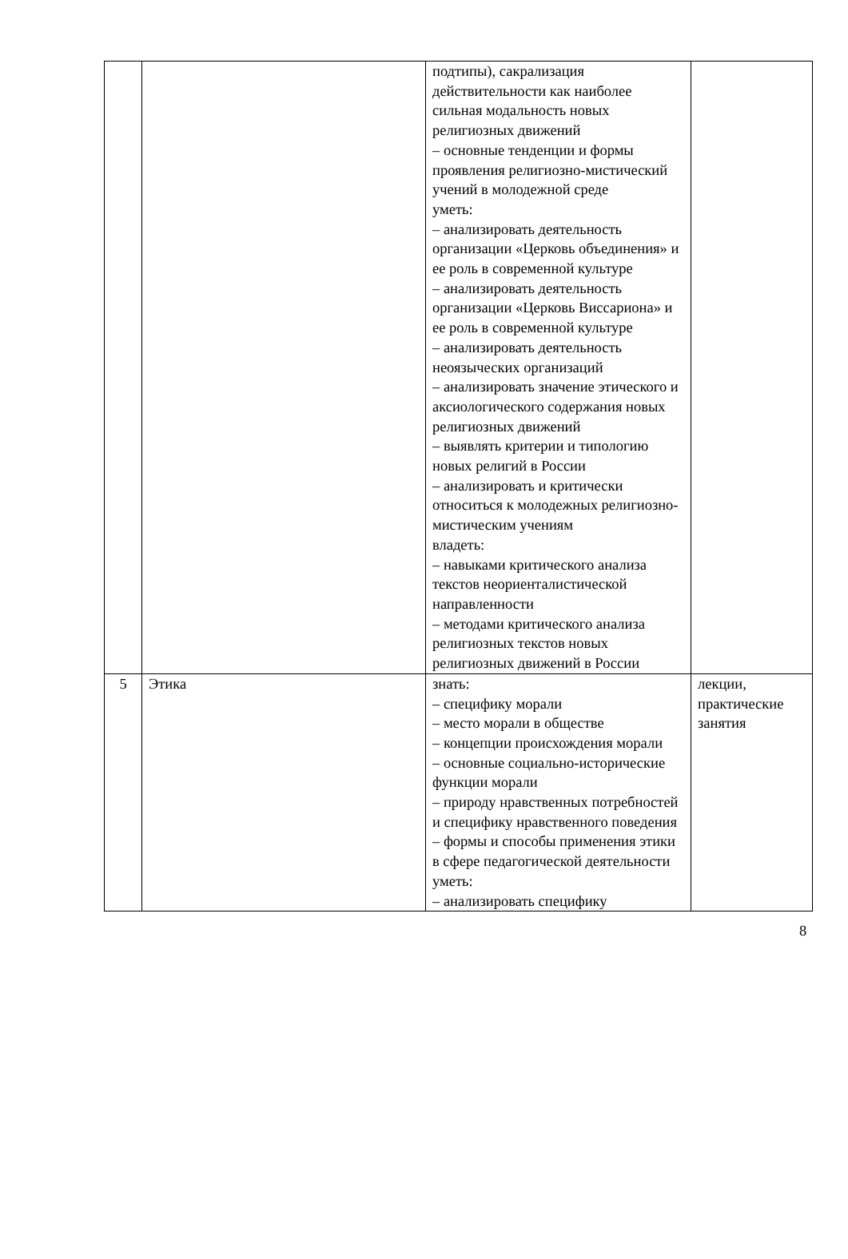| | | подтипы), сакрализация действительности как наиболее сильная модальность новых религиозных движений – основные тенденции и формы проявления религиозно-мистический учений в молодежной среде уметь: – анализировать деятельность организации «Церковь объединения» и ее роль в современной культуре – анализировать деятельность организации «Церковь Виссариона» и ее роль в современной культуре – анализировать деятельность неоязыческих организаций – анализировать значение этического и аксиологического содержания новых религиозных движений – выявлять критерии и типологию новых религий в России – анализировать и критически относиться к молодежных религиозно-мистическим учениям владеть: – навыками критического анализа текстов неориенталистической направленности – методами критического анализа религиозных текстов новых религиозных движений в России | |
| 5 | Этика | знать: – специфику морали – место морали в обществе – концепции происхождения морали – основные социально-исторические функции морали – природу нравственных потребностей и специфику нравственного поведения – формы и способы применения этики в сфере педагогической деятельности уметь: – анализировать специфику | лекции, практические занятия |
8